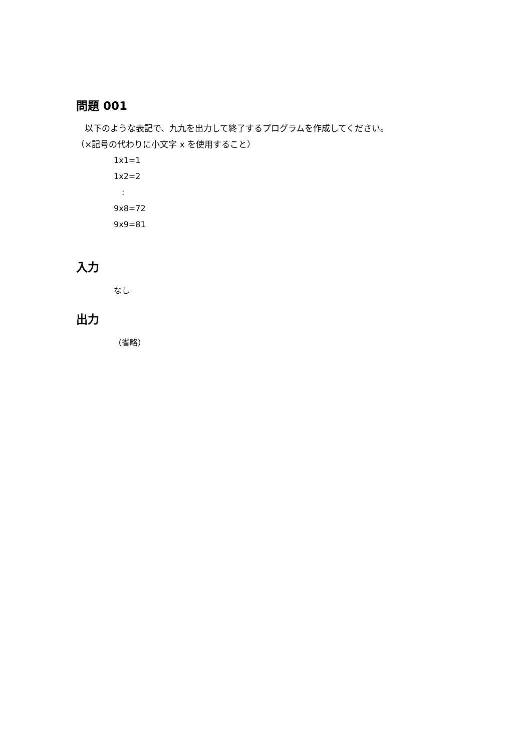問題 001
　以下のような表記で、九九を出力して終了するプログラムを作成してください。
（×記号の代わりに小文字 x を使用すること）
1x1=1
1x2=2
　:
9x8=72
9x9=81
入力
なし
出力
（省略）